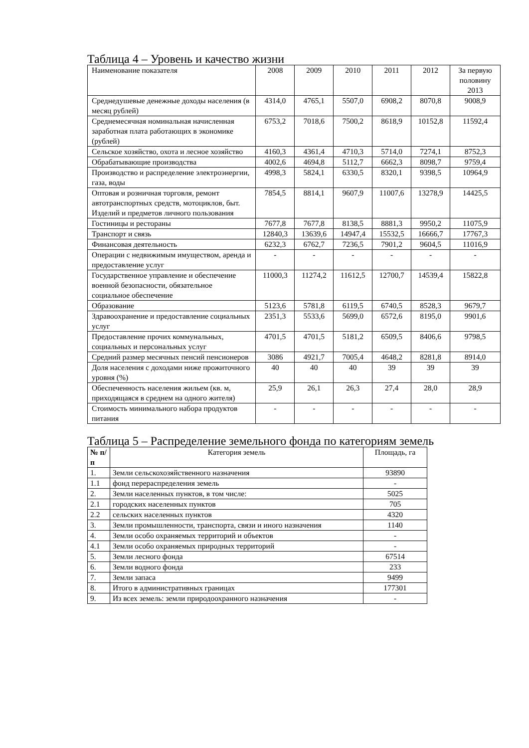Таблица 4 – Уровень и качество жизни
| Наименование показателя | 2008 | 2009 | 2010 | 2011 | 2012 | За первую половину 2013 |
| --- | --- | --- | --- | --- | --- | --- |
| Среднедушевые денежные доходы населения (в месяц рублей) | 4314,0 | 4765,1 | 5507,0 | 6908,2 | 8070,8 | 9008,9 |
| Среднемесячная номинальная начисленная заработная плата работающих в экономике (рублей) | 6753,2 | 7018,6 | 7500,2 | 8618,9 | 10152,8 | 11592,4 |
| Сельское хозяйство, охота и лесное хозяйство | 4160,3 | 4361,4 | 4710,3 | 5714,0 | 7274,1 | 8752,3 |
| Обрабатывающие производства | 4002,6 | 4694,8 | 5112,7 | 6662,3 | 8098,7 | 9759,4 |
| Производство и распределение электроэнергии, газа, воды | 4998,3 | 5824,1 | 6330,5 | 8320,1 | 9398,5 | 10964,9 |
| Оптовая и розничная торговля, ремонт автотранспортных средств, мотоциклов, быт. Изделий и предметов личного пользования | 7854,5 | 8814,1 | 9607,9 | 11007,6 | 13278,9 | 14425,5 |
| Гостиницы и рестораны | 7677,8 | 7677,8 | 8138,5 | 8881,3 | 9950,2 | 11075,9 |
| Транспорт и связь | 12840,3 | 13639,6 | 14947,4 | 15532,5 | 16666,7 | 17767,3 |
| Финансовая деятельность | 6232,3 | 6762,7 | 7236,5 | 7901,2 | 9604,5 | 11016,9 |
| Операции с недвижимым имуществом, аренда и предоставление услуг | - | - | - | - | - | - |
| Государственное управление и обеспечение военной безопасности, обязательное социальное обеспечение | 11000,3 | 11274,2 | 11612,5 | 12700,7 | 14539,4 | 15822,8 |
| Образование | 5123,6 | 5781,8 | 6119,5 | 6740,5 | 8528,3 | 9679,7 |
| Здравоохранение и предоставление социальных услуг | 2351,3 | 5533,6 | 5699,0 | 6572,6 | 8195,0 | 9901,6 |
| Предоставление прочих коммунальных, социальных и персональных услуг | 4701,5 | 4701,5 | 5181,2 | 6509,5 | 8406,6 | 9798,5 |
| Средний размер месячных пенсий пенсионеров | 3086 | 4921,7 | 7005,4 | 4648,2 | 8281,8 | 8914,0 |
| Доля населения с доходами ниже прожиточного уровня (%) | 40 | 40 | 40 | 39 | 39 | 39 |
| Обеспеченность населения жильем (кв. м, приходящаяся в среднем на одного жителя) | 25,9 | 26,1 | 26,3 | 27,4 | 28,0 | 28,9 |
| Стоимость минимального набора продуктов питания | - | - | - | - | - | - |
Таблица 5 – Распределение земельного фонда по категориям земель
| № п/п | Категория земель | Площадь, га |
| 1. | Земли сельскохозяйственного назначения | 93890 |
| 1.1 | фонд перераспределения земель | - |
| 2. | Земли населенных пунктов, в том числе: | 5025 |
| 2.1 | городских населенных пунктов | 705 |
| 2.2 | сельских населенных пунктов | 4320 |
| 3. | Земли промышленности, транспорта, связи и иного назначения | 1140 |
| 4. | Земли особо охраняемых территорий и объектов | - |
| 4.1 | Земли особо охраняемых природных территорий | - |
| 5. | Земли лесного фонда | 67514 |
| 6. | Земли водного фонда | 233 |
| 7. | Земли запаса | 9499 |
| 8. | Итого в административных границах | 177301 |
| 9. | Из всех земель: земли природоохранного назначения | - |